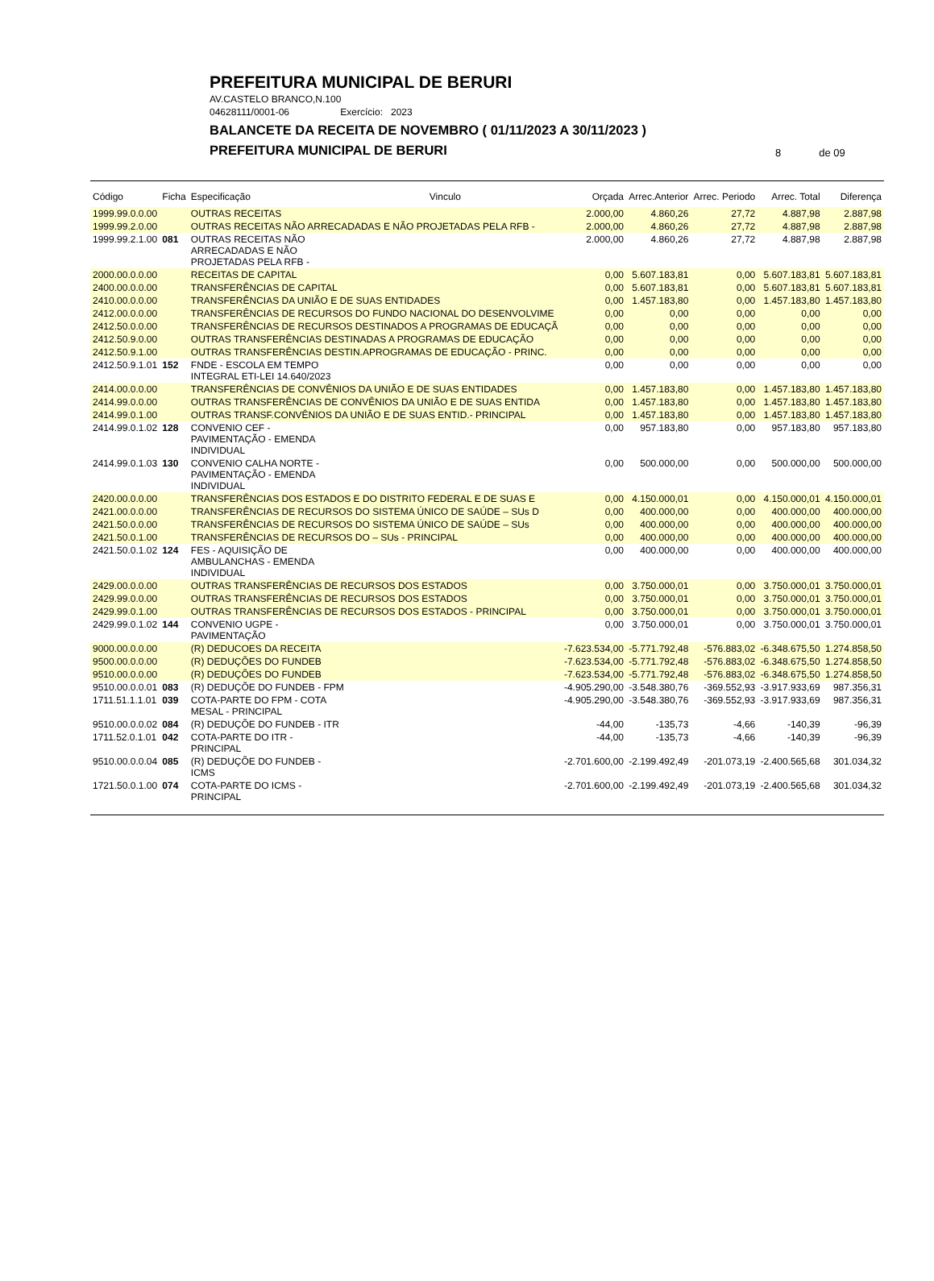PREFEITURA MUNICIPAL DE BERURI
AV.CASTELO BRANCO,N.100
04628111/0001-06 Exercício: 2023
BALANCETE DA RECEITA DE NOVEMBRO ( 01/11/2023 A 30/11/2023 )
PREFEITURA MUNICIPAL DE BERURI
8 de 09
| Código | Ficha | Especificação | Vinculo | Orçada | Arrec.Anterior | Arrec. Periodo | Arrec. Total | Diferença |
| --- | --- | --- | --- | --- | --- | --- | --- | --- |
| 1999.99.0.0.00 | | OUTRAS RECEITAS | | 2.000,00 | 4.860,26 | 27,72 | 4.887,98 | 2.887,98 |
| 1999.99.2.0.00 | | OUTRAS RECEITAS NÃO ARRECADADAS E NÃO PROJETADAS PELA RFB - | | 2.000,00 | 4.860,26 | 27,72 | 4.887,98 | 2.887,98 |
| 1999.99.2.1.00 | 081 | OUTRAS RECEITAS NÃO ARRECADADAS E NÃO PROJETADAS PELA RFB - | | 2.000,00 | 4.860,26 | 27,72 | 4.887,98 | 2.887,98 |
| 2000.00.0.0.00 | | RECEITAS DE CAPITAL | | 0,00 | 5.607.183,81 | 0,00 | 5.607.183,81 | 5.607.183,81 |
| 2400.00.0.0.00 | | TRANSFERÊNCIAS DE CAPITAL | | 0,00 | 5.607.183,81 | 0,00 | 5.607.183,81 | 5.607.183,81 |
| 2410.00.0.0.00 | | TRANSFERÊNCIAS DA UNIÃO E DE SUAS ENTIDADES | | 0,00 | 1.457.183,80 | 0,00 | 1.457.183,80 | 1.457.183,80 |
| 2412.00.0.0.00 | | TRANSFERÊNCIAS DE RECURSOS DO FUNDO NACIONAL DO DESENVOLVIME | | 0,00 | 0,00 | 0,00 | 0,00 | 0,00 |
| 2412.50.0.0.00 | | TRANSFERÊNCIAS DE RECURSOS DESTINADOS A PROGRAMAS DE EDUCAÇÃ | | 0,00 | 0,00 | 0,00 | 0,00 | 0,00 |
| 2412.50.9.0.00 | | OUTRAS TRANSFERÊNCIAS DESTINADAS A PROGRAMAS DE EDUCAÇÃO | | 0,00 | 0,00 | 0,00 | 0,00 | 0,00 |
| 2412.50.9.1.00 | | OUTRAS TRANSFERÊNCIAS DESTIN.APROGRAMAS DE EDUCAÇÃO - PRINC. | | 0,00 | 0,00 | 0,00 | 0,00 | 0,00 |
| 2412.50.9.1.01 | 152 | FNDE - ESCOLA EM TEMPO INTEGRAL ETI-LEI 14.640/2023 | | 0,00 | 0,00 | 0,00 | 0,00 | 0,00 |
| 2414.00.0.0.00 | | TRANSFERÊNCIAS DE CONVÊNIOS DA UNIÃO E DE SUAS ENTIDADES | | 0,00 | 1.457.183,80 | 0,00 | 1.457.183,80 | 1.457.183,80 |
| 2414.99.0.0.00 | | OUTRAS TRANSFERÊNCIAS DE CONVÊNIOS DA UNIÃO E DE SUAS ENTIDA | | 0,00 | 1.457.183,80 | 0,00 | 1.457.183,80 | 1.457.183,80 |
| 2414.99.0.1.00 | | OUTRAS TRANSF.CONVÊNIOS DA UNIÃO E DE SUAS ENTID.- PRINCIPAL | | 0,00 | 1.457.183,80 | 0,00 | 1.457.183,80 | 1.457.183,80 |
| 2414.99.0.1.02 | 128 | CONVENIO CEF - PAVIMENTAÇÃO - EMENDA INDIVIDUAL | | 0,00 | 957.183,80 | 0,00 | 957.183,80 | 957.183,80 |
| 2414.99.0.1.03 | 130 | CONVENIO CALHA NORTE - PAVIMENTAÇÃO - EMENDA INDIVIDUAL | | 0,00 | 500.000,00 | 0,00 | 500.000,00 | 500.000,00 |
| 2420.00.0.0.00 | | TRANSFERÊNCIAS DOS ESTADOS E DO DISTRITO FEDERAL E DE SUAS E | | 0,00 | 4.150.000,01 | 0,00 | 4.150.000,01 | 4.150.000,01 |
| 2421.00.0.0.00 | | TRANSFERÊNCIAS DE RECURSOS DO SISTEMA ÚNICO DE SAÚDE – SUs D | | 0,00 | 400.000,00 | 0,00 | 400.000,00 | 400.000,00 |
| 2421.50.0.0.00 | | TRANSFERÊNCIAS DE RECURSOS DO SISTEMA ÚNICO DE SAÚDE – SUs | | 0,00 | 400.000,00 | 0,00 | 400.000,00 | 400.000,00 |
| 2421.50.0.1.00 | | TRANSFERÊNCIAS DE RECURSOS DO – SUs - PRINCIPAL | | 0,00 | 400.000,00 | 0,00 | 400.000,00 | 400.000,00 |
| 2421.50.0.1.02 | 124 | FES - AQUISIÇÃO DE AMBULANCHAS - EMENDA INDIVIDUAL | | 0,00 | 400.000,00 | 0,00 | 400.000,00 | 400.000,00 |
| 2429.00.0.0.00 | | OUTRAS TRANSFERÊNCIAS DE RECURSOS DOS ESTADOS | | 0,00 | 3.750.000,01 | 0,00 | 3.750.000,01 | 3.750.000,01 |
| 2429.99.0.0.00 | | OUTRAS TRANSFERÊNCIAS DE RECURSOS DOS ESTADOS | | 0,00 | 3.750.000,01 | 0,00 | 3.750.000,01 | 3.750.000,01 |
| 2429.99.0.1.00 | | OUTRAS TRANSFERÊNCIAS DE RECURSOS DOS ESTADOS - PRINCIPAL | | 0,00 | 3.750.000,01 | 0,00 | 3.750.000,01 | 3.750.000,01 |
| 2429.99.0.1.02 | 144 | CONVENIO UGPE - PAVIMENTAÇÃO | | 0,00 | 3.750.000,01 | 0,00 | 3.750.000,01 | 3.750.000,01 |
| 9000.00.0.0.00 | | (R) DEDUCOES DA RECEITA | | -7.623.534,00 | -5.771.792,48 | -576.883,02 | -6.348.675,50 | 1.274.858,50 |
| 9500.00.0.0.00 | | (R) DEDUÇÕES DO FUNDEB | | -7.623.534,00 | -5.771.792,48 | -576.883,02 | -6.348.675,50 | 1.274.858,50 |
| 9510.00.0.0.00 | | (R) DEDUÇÕES DO FUNDEB | | -7.623.534,00 | -5.771.792,48 | -576.883,02 | -6.348.675,50 | 1.274.858,50 |
| 9510.00.0.0.01 | 083 | (R) DEDUÇÕE DO FUNDEB - FPM | | -4.905.290,00 | -3.548.380,76 | -369.552,93 | -3.917.933,69 | 987.356,31 |
| 1711.51.1.1.01 | 039 | COTA-PARTE DO FPM - COTA MESAL - PRINCIPAL | | -4.905.290,00 | -3.548.380,76 | -369.552,93 | -3.917.933,69 | 987.356,31 |
| 9510.00.0.0.02 | 084 | (R) DEDUÇÕE DO FUNDEB - ITR | | -44,00 | -135,73 | -4,66 | -140,39 | -96,39 |
| 1711.52.0.1.01 | 042 | COTA-PARTE DO ITR - PRINCIPAL | | -44,00 | -135,73 | -4,66 | -140,39 | -96,39 |
| 9510.00.0.0.04 | 085 | (R) DEDUÇÕE DO FUNDEB - ICMS | | -2.701.600,00 | -2.199.492,49 | -201.073,19 | -2.400.565,68 | 301.034,32 |
| 1721.50.0.1.00 | 074 | COTA-PARTE DO ICMS - PRINCIPAL | | -2.701.600,00 | -2.199.492,49 | -201.073,19 | -2.400.565,68 | 301.034,32 |